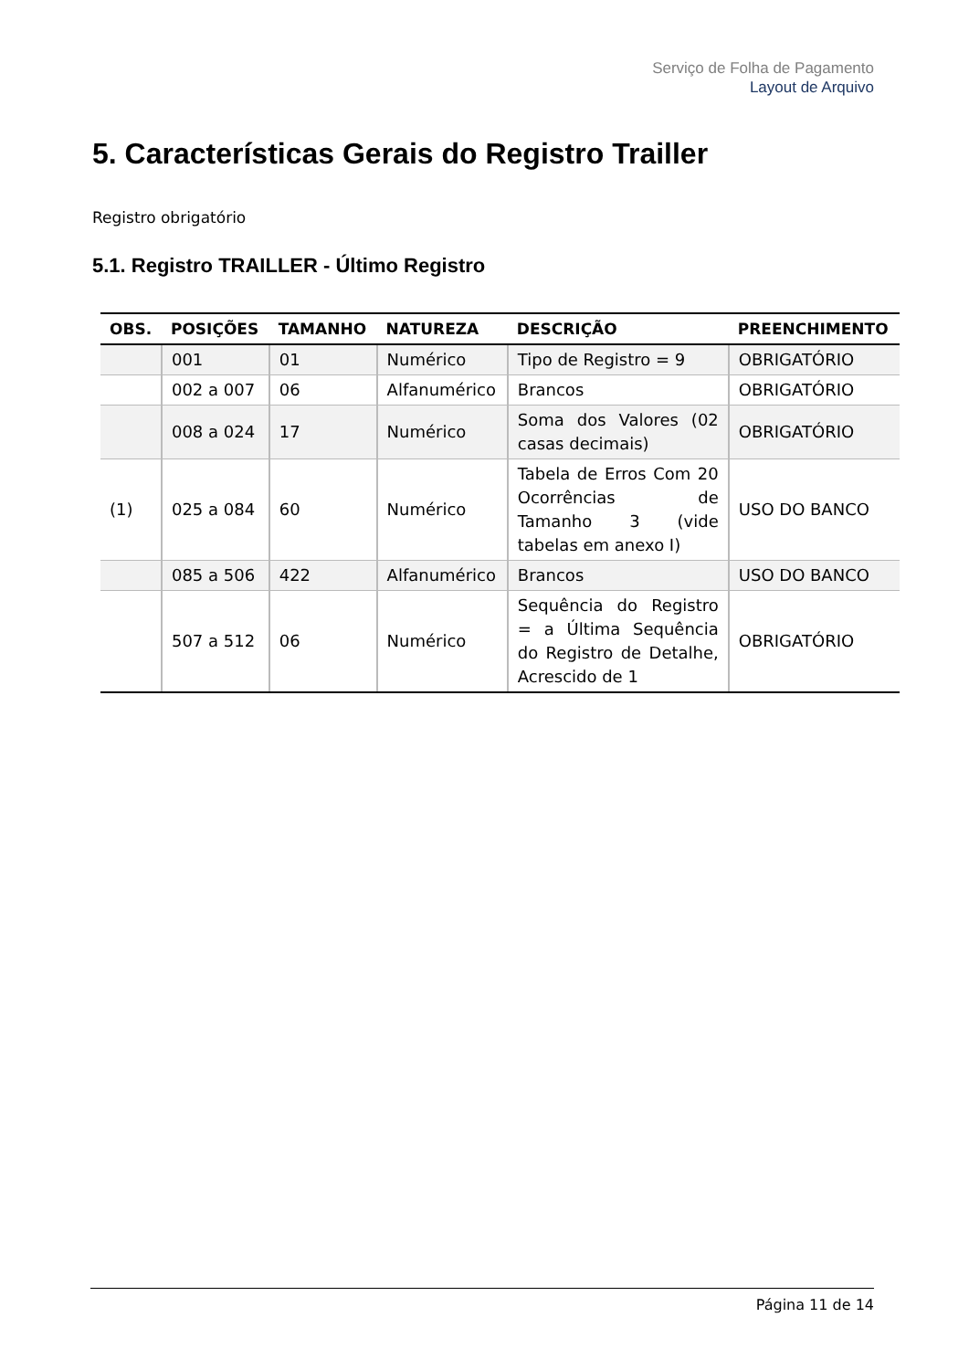Serviço de Folha de Pagamento
Layout de Arquivo
5. Características Gerais do Registro Trailler
Registro obrigatório
5.1. Registro TRAILLER - Último Registro
| OBS. | POSIÇÕES | TAMANHO | NATUREZA | DESCRIÇÃO | PREENCHIMENTO |
| --- | --- | --- | --- | --- | --- |
| | 001 | 01 | Numérico | Tipo de Registro = 9 | OBRIGATÓRIO |
| | 002 a 007 | 06 | Alfanumérico | Brancos | OBRIGATÓRIO |
| | 008 a 024 | 17 | Numérico | Soma dos Valores (02 casas decimais) | OBRIGATÓRIO |
| (1) | 025 a 084 | 60 | Numérico | Tabela de Erros Com 20 Ocorrências de Tamanho 3 (vide tabelas em anexo I) | USO DO BANCO |
| | 085 a 506 | 422 | Alfanumérico | Brancos | USO DO BANCO |
| | 507 a 512 | 06 | Numérico | Sequência do Registro = a Última Sequência do Registro de Detalhe, Acrescido de 1 | OBRIGATÓRIO |
Página 11 de 14